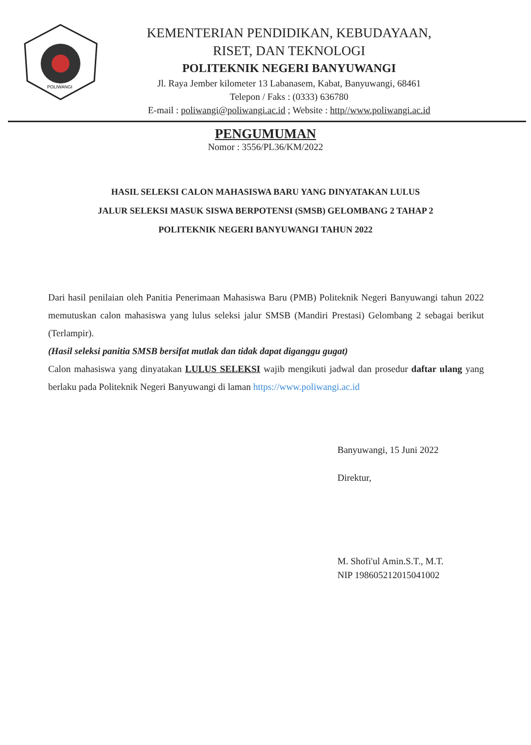POLIWANGI
KEMENTERIAN PENDIDIKAN, KEBUDAYAAN,
RISET, DAN TEKNOLOGI
POLITEKNIK NEGERI BANYUWANGI
Jl. Raya Jember kilometer 13 Labanasem, Kabat, Banyuwangi, 68461
Telepon / Faks : (0333) 636780
E-mail : poliwangi@poliwangi.ac.id ; Website : http//www.poliwangi.ac.id
PENGUMUMAN
Nomor : 3556/PL36/KM/2022
HASIL SELEKSI CALON MAHASISWA BARU YANG DINYATAKAN LULUS
JALUR SELEKSI MASUK SISWA BERPOTENSI (SMSB) GELOMBANG 2 TAHAP 2
POLITEKNIK NEGERI BANYUWANGI TAHUN 2022
Dari hasil penilaian oleh Panitia Penerimaan Mahasiswa Baru (PMB) Politeknik Negeri Banyuwangi tahun 2022 memutuskan calon mahasiswa yang lulus seleksi jalur SMSB (Mandiri Prestasi) Gelombang 2 sebagai berikut (Terlampir).
(Hasil seleksi panitia SMSB bersifat mutlak dan tidak dapat diganggu gugat)
Calon mahasiswa yang dinyatakan LULUS SELEKSI wajib mengikuti jadwal dan prosedur daftar ulang yang berlaku pada Politeknik Negeri Banyuwangi di laman https://www.poliwangi.ac.id
Banyuwangi, 15 Juni 2022
Direktur,
M. Shofi'ul Amin.S.T., M.T.
NIP 198605212015041002